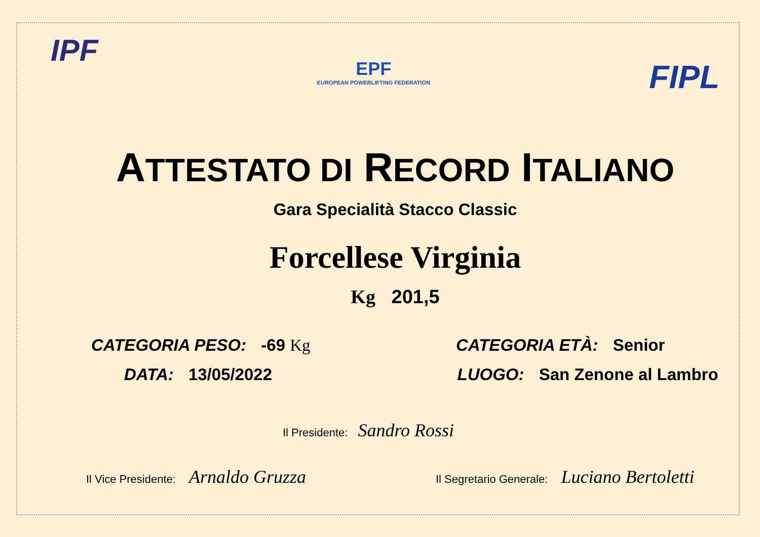IPF
EPF
EUROPEAN POWERLIFTING FEDERATION
FIPL
ATTESTATO DI RECORD ITALIANO
Gara Specialità Stacco Classic
Forcellese Virginia
Kg 201,5
CATEGORIA PESO: -69 Kg CATEGORIA ETÀ: Senior
DATA: 13/05/2022 LUOGO: San Zenone al Lambro
Il Presidente: Sandro Rossi
Il Vice Presidente: Arnaldo Gruzza
Il Segretario Generale: Luciano Bertoletti